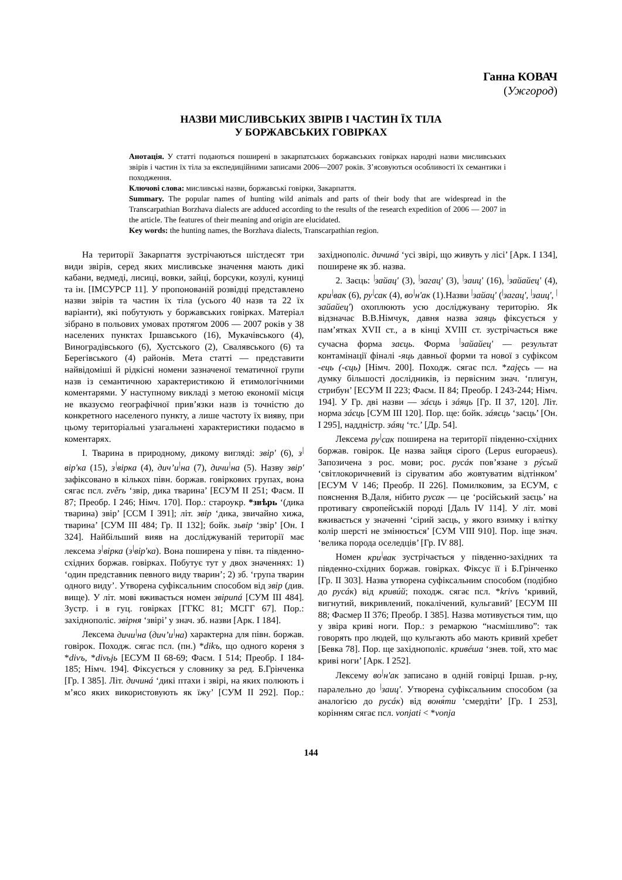Ганна КОВАЧ
(Ужгород)
НАЗВИ МИСЛИВСЬКИХ ЗВІРІВ І ЧАСТИН ЇХ ТІЛА
У БОРЖАВСЬКИХ ГОВІРКАХ
Анотація. У статті подаються поширені в закарпатських боржавських говірках народні назви мисливських звірів і частин їх тіла за експедиційними записами 2006—2007 років. З’ясовуються особливості їх семантики і походження.
Ключові слова: мисливські назви, боржавські говірки, Закарпаття.
Summary. The popular names of hunting wild animals and parts of their body that are widespread in the Transcarpathian Borzhava dialects are adduced according to the results of the research expedition of 2006 — 2007 in the article. The features of their meaning and origin are elucidated.
Key words: the hunting names, the Borzhava dialects, Transcarpathian region.
На території Закарпаття зустрічаються шістдесят три види звірів, серед яких мисливське значення мають дикі кабани, ведмеді, лисиці, вовки, зайці, борсуки, козулі, куниці та ін. [ІМСУРСР 11]. У пропонованій розвідці представлено назви звірів та частин їх тіла (усього 40 назв та 22 їх варіанти), які побутують у боржавських говірках. Матеріал зібрано в польових умовах протягом 2006 — 2007 років у 38 населених пунктах Іршавського (16), Мукачівського (4), Виноградівського (6), Хустського (2), Свалявського (6) та Берегівського (4) районів. Мета статті — представити найвідоміші й рідкісні номени зазначеної тематичної групи назв із семантичною характеристикою й етимологічними коментарями. У наступному викладі з метою економії місця не вказуємо географічної прив’язки назв із точністю до конкретного населеного пункту, а лише частоту їх вияву, при цьому територіальні узагальнені характеристики подаємо в коментарях.
І. Тварина в природному, дикому вигляді: звір' (6), з<sup>|</sup>вір'ка (15), з<sup>|</sup>вірка (4), дич’и<sup>|</sup>на (7), дичи<sup>|</sup>на (5). Назву звір' зафіксовано в кількох півн. боржав. говіркових групах, вона сягає псл. zvěrь ‘звір, дика тварина’ [ЕСУМ II 251; Фасм. II 87; Преобр. I 246; Німч. 170]. Пор.: староукр. *звѣрь ‘(дика тварина) звір’ [ССМ I 391]; літ. звір ‘дика, звичайно хижа, тварина’ [СУМ III 484; Гр. II 132]; бойк. зьвір ‘звір’ [Он. I 324]. Найбільший вияв на досліджуваній території має лексема з<sup>|</sup>вірка (з<sup>|</sup>вір'ка). Вона поширена у півн. та південно-східних боржав. говірках. Побутує тут у двох значеннях: 1) ‘один представник певного виду тварин’; 2) зб. ‘група тварин одного виду’. Утворена суфіксальним способом від звір (див. вище). У літ. мові вживається номен звіриná [СУМ III 484]. Зустр. і в гуц. говірках [ГГКС 81; МСГГ 67]. Пор.: західнополіс. звірня ‘звірі’ у знач. зб. назви [Арк. I 184].
Лексема дичи<sup>|</sup>на (дич’и<sup>|</sup>на) характерна для півн. боржав. говірок. Походж. сягає псл. (пн.) *dikъ, що одного кореня з *divъ, *divьjь [ЕСУМ II 68-69; Фасм. I 514; Преобр. I 184-185; Німч. 194]. Фіксується у словнику за ред. Б.Грінченка [Гр. I 385]. Літ. дичинá ‘дикі птахи і звірі, на яких полюють і м’ясо яких використовують як їжу’ [СУМ II 292]. Пор.: західнополіс. дичинá ‘усі звірі, що живуть у лісі’ [Арк. I 134], поширене як зб. назва.
2. Заєць: <sup>|</sup>зайац' (3), <sup>|</sup>загац' (3), <sup>|</sup>заиц' (16), <sup>|</sup>зайайец' (4), кри<sup>|</sup>вак (6), ру<sup>|</sup>сак (4), во<sup>|</sup>н'ак (1).Назви <sup>|</sup>зайац' (<sup>|</sup>загац', <sup>|</sup>заиц', <sup>|</sup>зайайец') охоплюють усю досліджувану територію. Як відзначає В.В.Німчук, давня назва заяць фіксується у пам’ятках XVII ст., а в кінці XVIII ст. зустрічається вже сучасна форма заєць. Форма <sup>|</sup>зайайец' — результат контамінації фіналі -яць давньої форми та нової з суфіксом -ець (-єць) [Німч. 200]. Походж. сягає псл. *zajęсь — на думку більшості дослідників, із первісним знач. ‘плигун, стрибун’ [ЕСУМ II 223; Фасм. II 84; Преобр. I 243-244; Німч. 194]. У Гр. дві назви — зáєць і зáяць [Гр. II 37, 120]. Літ. норма зáєць [СУМ III 120]. Пор. ще: бойк. зáяєць ‘заєць’ [Он. I 295], наддністр. зáяц ‘тс.’ [Др. 54].
Лексема ру<sup>|</sup>сак поширена на території південно-східних боржав. говірок. Це назва зайця сірого (Lepus europaeus). Запозичена з рос. мови; рос. русáк пов’язане з рýсый ‘світлокоричневий із сіруватим або жовтуватим відтінком’ [ЕСУМ V 146; Преобр. II 226]. Помилковим, за ЕСУМ, є пояснення В.Даля, нібито русак — це ‘російський заєць’ на противагу європейській породі [Даль IV 114]. У літ. мові вживається у значенні ‘сірий заєць, у якого взимку і влітку колір шерсті не змінюється’ [СУМ VIII 910]. Пор. іще знач. ‘велика порода оселедців’ [Гр. IV 88].
Номен кри<sup>|</sup>вак зустрічається у південно-західних та південно-східних боржав. говірках. Фіксує її і Б.Грінченко [Гр. II 303]. Назва утворена суфіксальним способом (подібно до русáк) від кривúй; походж. сягає псл. *krivъ ‘кривий, вигнутий, викривлений, покалічений, кульгавий’ [ЕСУМ III 88; Фасмер II 376; Преобр. I 385]. Назва мотивується тим, що у звіра криві ноги. Пор.: з ремаркою “насмішливо”: так говорять про людей, що кульгають або мають кривий хребет [Бевка 78]. Пор. ще західнополіс. кривéша ‘знев. той, хто має криві ноги’ [Арк. I 252].
Лексему во<sup>|</sup>н'ак записано в одній говірці Іршав. р-ну, паралельно до <sup>|</sup>заиц'. Утворена суфіксальним способом (за аналогією до русáк) від воня́ти ‘смердіти’ [Гр. I 253], корінням сягає псл. vonjati < *vonja
144